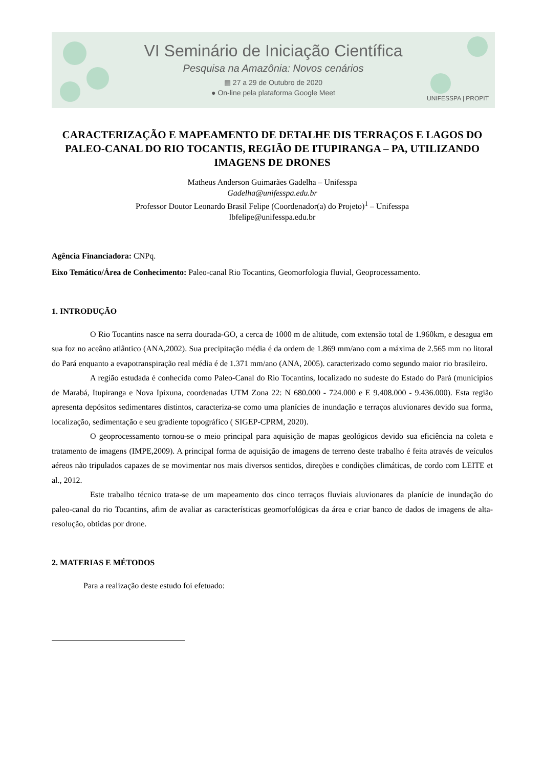VI Seminário de Iniciação Científica
Pesquisa na Amazônia: Novos cenários
▦ 27 a 29 de Outubro de 2020
● On-line pela plataforma Google Meet
UNIFESSPA | PROPIT
CARACTERIZAÇÃO E MAPEAMENTO DE DETALHE DIS TERRAÇOS E LAGOS DO PALEO-CANAL DO RIO TOCANTIS, REGIÃO DE ITUPIRANGA – PA, UTILIZANDO IMAGENS DE DRONES
Matheus Anderson Guimarães Gadelha – Unifesspa
Gadelha@unifesspa.edu.br
Professor Doutor Leonardo Brasil Felipe (Coordenador(a) do Projeto)<sup>1</sup> – Unifesspa
lbfelipe@unifesspa.edu.br
Agência Financiadora: CNPq.
Eixo Temático/Área de Conhecimento: Paleo-canal Rio Tocantins, Geomorfologia fluvial, Geoprocessamento.
1. INTRODUÇÃO
O Rio Tocantins nasce na serra dourada-GO, a cerca de 1000 m de altitude, com extensão total de 1.960km, e desagua em sua foz no aceâno atlântico (ANA,2002). Sua precipitação média é da ordem de 1.869 mm/ano com a máxima de 2.565 mm no litoral do Pará enquanto a evapotranspiração real média é de 1.371 mm/ano (ANA, 2005). caracterizado como segundo maior rio brasileiro.
A região estudada é conhecida como Paleo-Canal do Rio Tocantins, localizado no sudeste do Estado do Pará (municípios de Marabá, Itupiranga e Nova Ipixuna, coordenadas UTM Zona 22: N 680.000 - 724.000 e E 9.408.000 - 9.436.000). Esta região apresenta depósitos sedimentares distintos, caracteriza-se como uma planícies de inundação e terraços aluvionares devido sua forma, localização, sedimentação e seu gradiente topográfico ( SIGEP-CPRM, 2020).
O geoprocessamento tornou-se o meio principal para aquisição de mapas geológicos devido sua eficiência na coleta e tratamento de imagens (IMPE,2009). A principal forma de aquisição de imagens de terreno deste trabalho é feita através de veículos aéreos não tripulados capazes de se movimentar nos mais diversos sentidos, direções e condições climáticas, de cordo com LEITE et al., 2012.
Este trabalho técnico trata-se de um mapeamento dos cinco terraços fluviais aluvionares da planície de inundação do paleo-canal do rio Tocantins, afim de avaliar as características geomorfológicas da área e criar banco de dados de imagens de alta-resolução, obtidas por drone.
2. MATERIAS E MÉTODOS
Para a realização deste estudo foi efetuado: